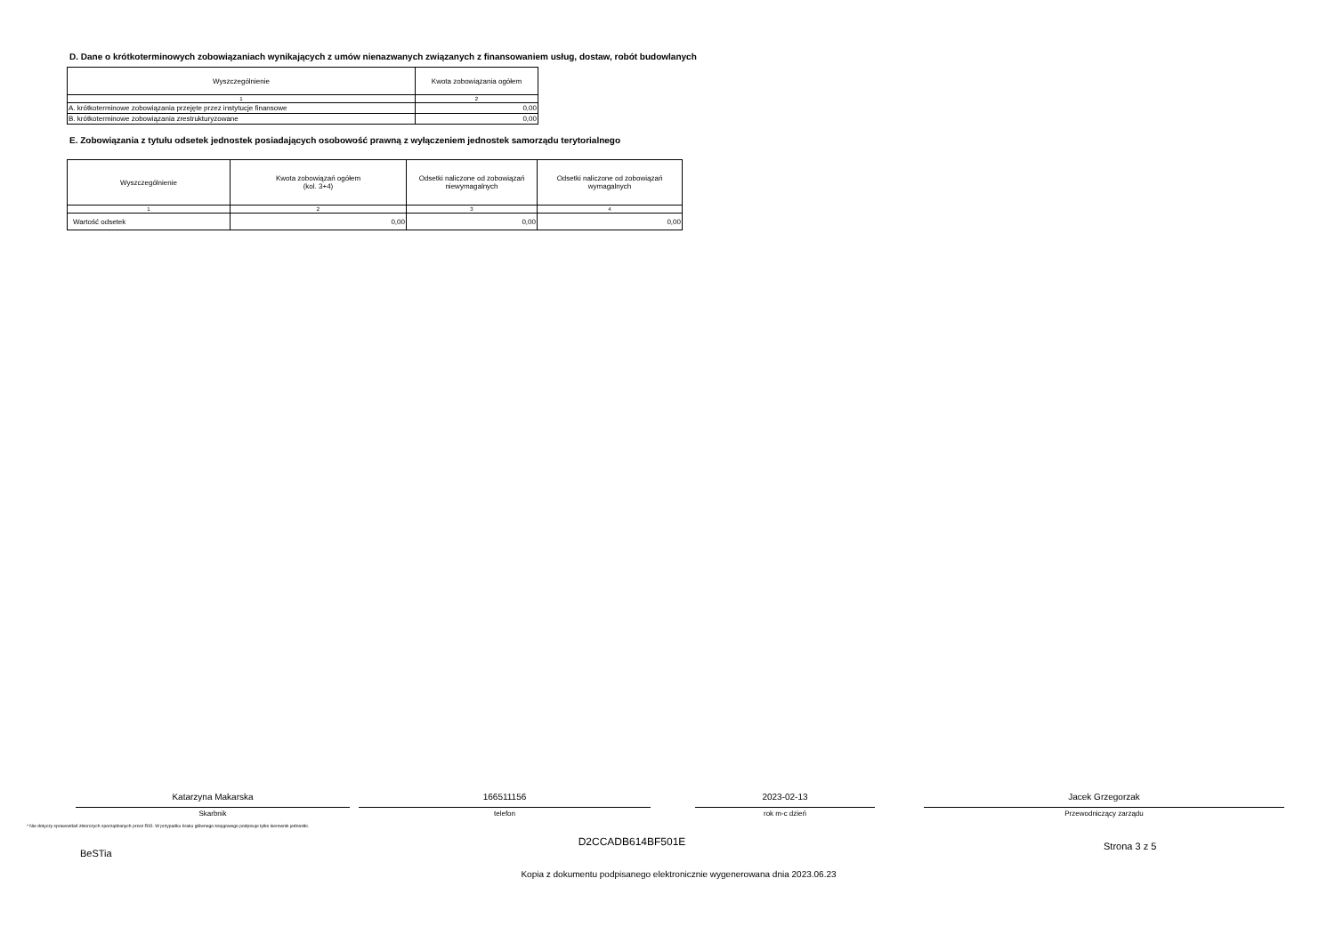D. Dane o krótkoterminowych zobowiązaniach wynikających z umów nienazwanych związanych z finansowaniem usług, dostaw, robót budowlanych
| Wyszczególnienie | Kwota zobowiązania ogółem |
| --- | --- |
| 1 | 2 |
| A. krótkoterminowe zobowiązania przejęte przez instytucje finansowe | 0,00 |
| B. krótkoterminowe zobowiązania zrestrukturyzowane | 0,00 |
E. Zobowiązania z tytułu odsetek jednostek posiadających osobowość prawną z wyłączeniem jednostek samorządu terytorialnego
| Wyszczególnienie | Kwota zobowiązań ogółem (kol. 3+4) | Odsetki naliczone od zobowiązań niewymagalnych | Odsetki naliczone od zobowiązań wymagalnych |
| --- | --- | --- | --- |
| 1 | 2 | 3 | 4 |
| Wartość odsetek | 0,00 | 0,00 | 0,00 |
Katarzyna Makarska
Skarbnik
166511156
telefon
2023-02-13
rok m-c dzień
Jacek Grzegorzak
Przewodniczący zarządu
* Nie dotyczy sprawozdań zbiorczych sporządzanych przez RIO. W przypadku braku głównego księgowego podpisuje tylko kierownik jednostki.
BeSTia
D2CCADB614BF501E
Strona 3 z 5
Kopia z dokumentu podpisanego elektronicznie wygenerowana dnia 2023.06.23